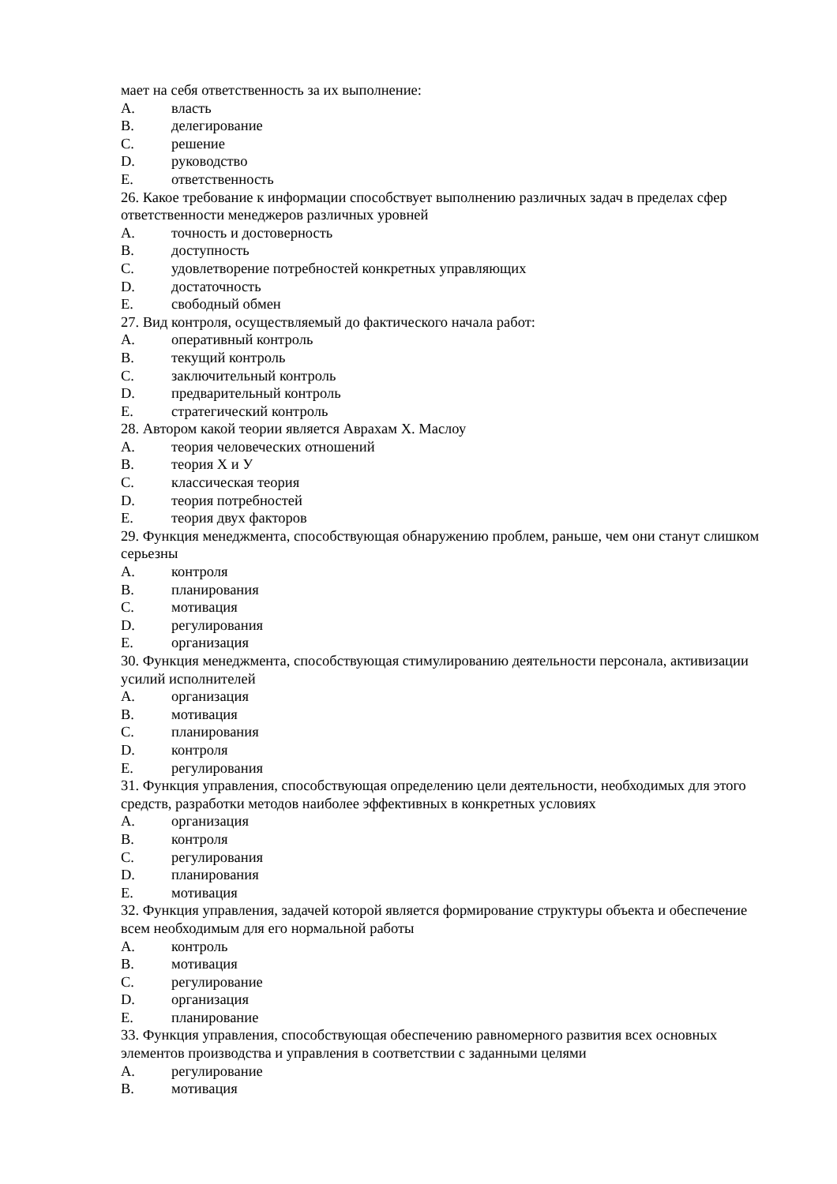мает на себя ответственность за их выполнение:
A. власть
B. делегирование
C. решение
D. руководство
E. ответственность
26. Какое требование к информации способствует выполнению различных задач в пределах сфер ответственности менеджеров различных уровней
A. точность и достоверность
B. доступность
C. удовлетворение потребностей конкретных управляющих
D. достаточность
E. свободный обмен
27. Вид контроля, осуществляемый до фактического начала работ:
A. оперативный контроль
B. текущий контроль
C. заключительный контроль
D. предварительный контроль
E. стратегический контроль
28. Автором какой теории является Аврахам Х. Маслоу
A. теория человеческих отношений
B. теория Х и У
C. классическая теория
D. теория потребностей
E. теория двух факторов
29. Функция менеджмента, способствующая обнаружению проблем, раньше, чем они станут слишком серьезны
A. контроля
B. планирования
C. мотивация
D. регулирования
E. организация
30. Функция менеджмента, способствующая стимулированию деятельности персонала, активизации усилий исполнителей
A. организация
B. мотивация
C. планирования
D. контроля
E. регулирования
31. Функция управления, способствующая определению цели деятельности, необходимых для этого средств, разработки методов наиболее эффективных в конкретных условиях
A. организация
B. контроля
C. регулирования
D. планирования
E. мотивация
32. Функция управления, задачей которой является формирование структуры объекта и обеспечение всем необходимым для его нормальной работы
A. контроль
B. мотивация
C. регулирование
D. организация
E. планирование
33. Функция управления, способствующая обеспечению равномерного развития всех основных элементов производства и управления в соответствии с заданными целями
A. регулирование
B. мотивация